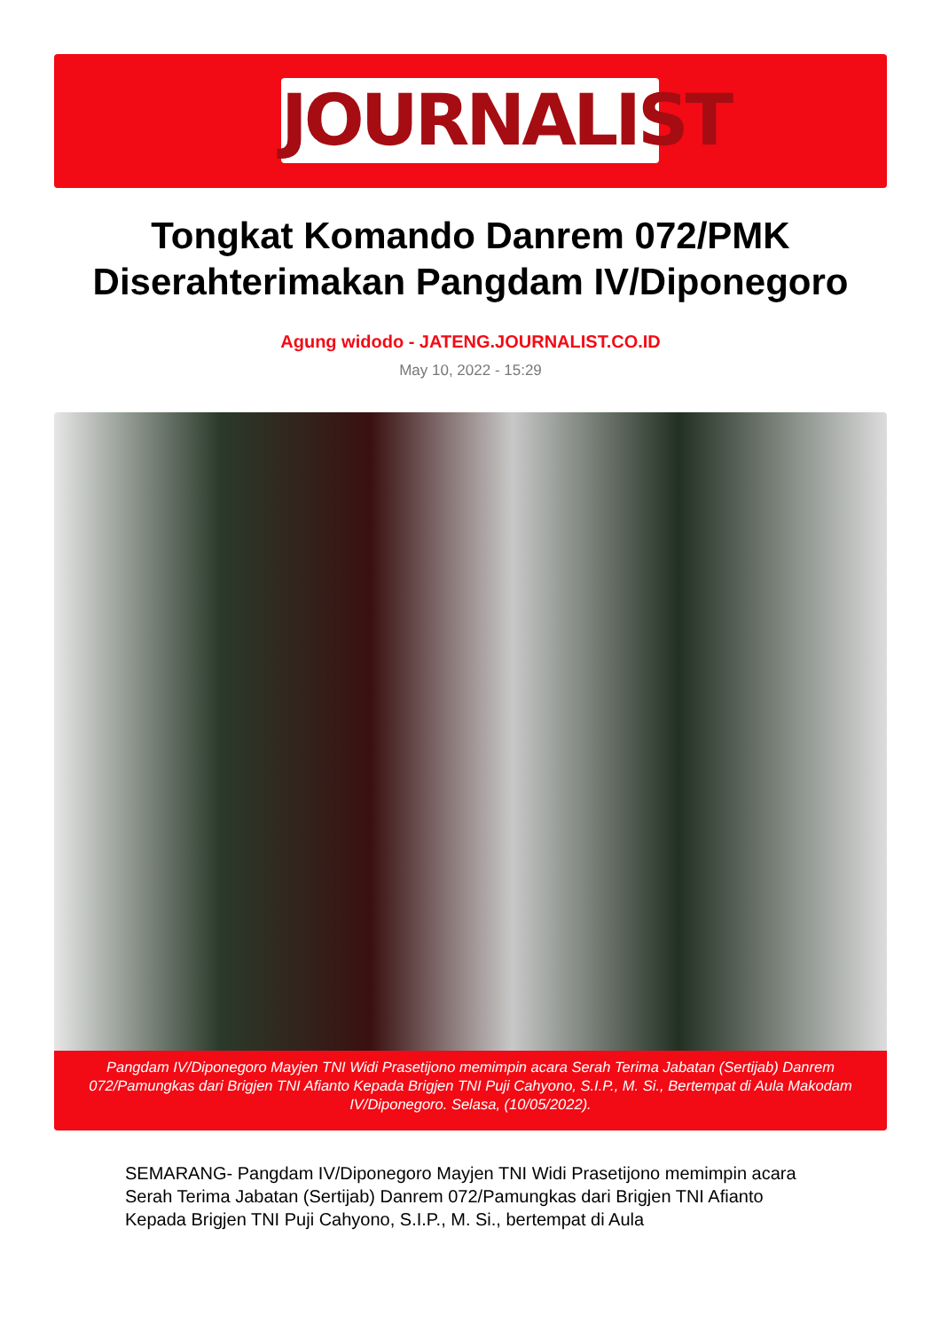JOURNALIST
Tongkat Komando Danrem 072/PMK Diserahterimakan Pangdam IV/Diponegoro
Agung widodo - JATENG.JOURNALIST.CO.ID
May 10, 2022 - 15:29
Pangdam IV/Diponegoro Mayjen TNI Widi Prasetijono memimpin acara Serah Terima Jabatan (Sertijab) Danrem 072/Pamungkas dari Brigjen TNI Afianto Kepada Brigjen TNI Puji Cahyono, S.I.P., M. Si., Bertempat di Aula Makodam IV/Diponegoro. Selasa, (10/05/2022).
SEMARANG- Pangdam IV/Diponegoro Mayjen TNI Widi Prasetijono memimpin acara Serah Terima Jabatan (Sertijab) Danrem 072/Pamungkas dari Brigjen TNI Afianto Kepada Brigjen TNI Puji Cahyono, S.I.P., M. Si., bertempat di Aula